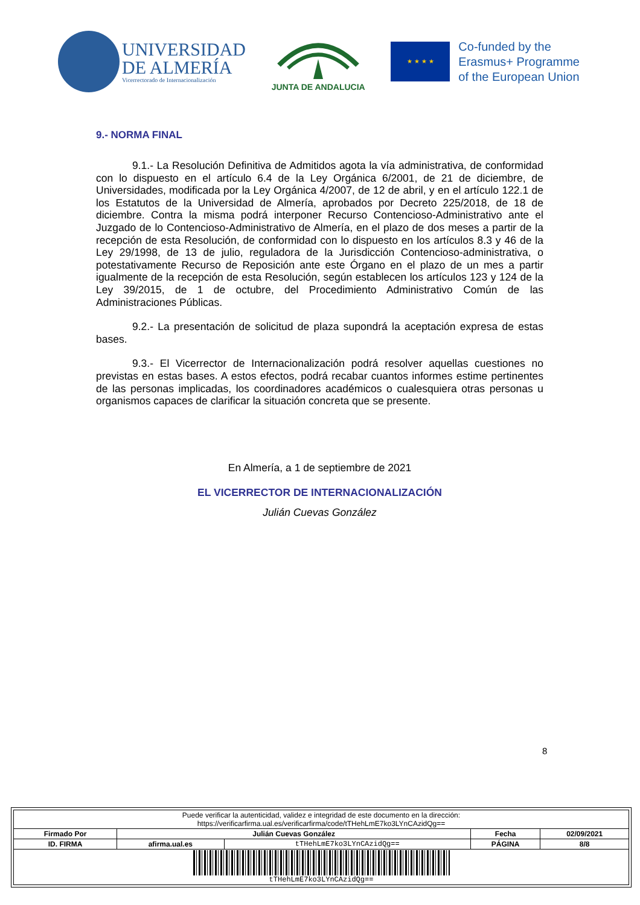UNIVERSIDAD
DE ALMERÍA
Vicerrectorado de Internacionalización
JUNTA DE ANDALUCIA
★ ★ ★ ★
Co-funded by the
Erasmus+ Programme
of the European Union
9.- NORMA FINAL
9.1.- La Resolución Definitiva de Admitidos agota la vía administrativa, de conformidad con lo dispuesto en el artículo 6.4 de la Ley Orgánica 6/2001, de 21 de diciembre, de Universidades, modificada por la Ley Orgánica 4/2007, de 12 de abril, y en el artículo 122.1 de los Estatutos de la Universidad de Almería, aprobados por Decreto 225/2018, de 18 de diciembre. Contra la misma podrá interponer Recurso Contencioso-Administrativo ante el Juzgado de lo Contencioso-Administrativo de Almería, en el plazo de dos meses a partir de la recepción de esta Resolución, de conformidad con lo dispuesto en los artículos 8.3 y 46 de la Ley 29/1998, de 13 de julio, reguladora de la Jurisdicción Contencioso-administrativa, o potestativamente Recurso de Reposición ante este Órgano en el plazo de un mes a partir igualmente de la recepción de esta Resolución, según establecen los artículos 123 y 124 de la Ley 39/2015, de 1 de octubre, del Procedimiento Administrativo Común de las Administraciones Públicas.
9.2.- La presentación de solicitud de plaza supondrá la aceptación expresa de estas bases.
9.3.- El Vicerrector de Internacionalización podrá resolver aquellas cuestiones no previstas en estas bases. A estos efectos, podrá recabar cuantos informes estime pertinentes de las personas implicadas, los coordinadores académicos o cualesquiera otras personas u organismos capaces de clarificar la situación concreta que se presente.
En Almería, a 1 de septiembre de 2021
EL VICERRECTOR DE INTERNACIONALIZACIÓN
Julián Cuevas González
8
| Puede verificar la autenticidad, validez e integridad de este documento en la dirección: https://verificarfirma.ual.es/verificarfirma/code/tTHehLmE7ko3LYnCAzidQg== | | | | |
| Firmado Por | Julián Cuevas González | | Fecha | 02/09/2021 |
| ID. FIRMA | afirma.ual.es | tTHehLmE7ko3LYnCAzidQg== | PÁGINA | 8/8 |
| tTHehLmE7ko3LYnCAzidQg== | | | | |